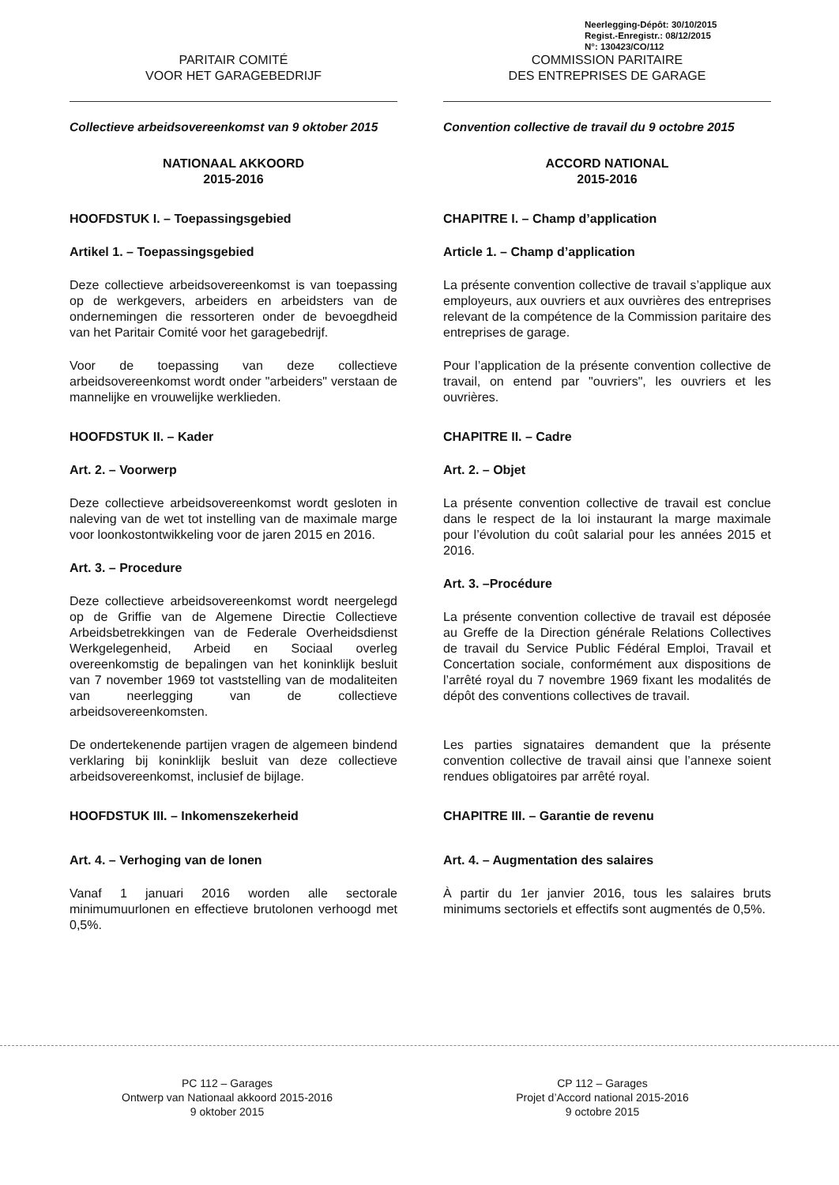Neerlegging-Dépôt: 30/10/2015
Regist.-Enregistr.: 08/12/2015
N°: 130423/CO/112
PARITAIR COMITÉ
VOOR HET GARAGEBEDRIJF
Collectieve arbeidsovereenkomst van 9 oktober 2015
NATIONAAL AKKOORD
2015-2016
HOOFDSTUK I. – Toepassingsgebied
Artikel 1. – Toepassingsgebied
Deze collectieve arbeidsovereenkomst is van toepassing op de werkgevers, arbeiders en arbeidsters van de ondernemingen die ressorteren onder de bevoegdheid van het Paritair Comité voor het garagebedrijf.
Voor de toepassing van deze collectieve arbeidsovereenkomst wordt onder "arbeiders" verstaan de mannelijke en vrouwelijke werklieden.
HOOFDSTUK II. – Kader
Art. 2. – Voorwerp
Deze collectieve arbeidsovereenkomst wordt gesloten in naleving van de wet tot instelling van de maximale marge voor loonkostontwikkeling voor de jaren 2015 en 2016.
Art. 3. – Procedure
Deze collectieve arbeidsovereenkomst wordt neergelegd op de Griffie van de Algemene Directie Collectieve Arbeidsbetrekkingen van de Federale Overheidsdienst Werkgelegenheid, Arbeid en Sociaal overleg overeenkomstig de bepalingen van het koninklijk besluit van 7 november 1969 tot vaststelling van de modaliteiten van neerlegging van de collectieve arbeidsovereenkomsten.
De ondertekenende partijen vragen de algemeen bindend verklaring bij koninklijk besluit van deze collectieve arbeidsovereenkomst, inclusief de bijlage.
HOOFDSTUK III. – Inkomenszekerheid
Art. 4. – Verhoging van de lonen
Vanaf 1 januari 2016 worden alle sectorale minimumuurlonen en effectieve brutolonen verhoogd met 0,5%.
COMMISSION PARITAIRE
DES ENTREPRISES DE GARAGE
Convention collective de travail du 9 octobre 2015
ACCORD NATIONAL
2015-2016
CHAPITRE I. – Champ d’application
Article 1. – Champ d’application
La présente convention collective de travail s’applique aux employeurs, aux ouvriers et aux ouvrières des entreprises relevant de la compétence de la Commission paritaire des entreprises de garage.
Pour l’application de la présente convention collective de travail, on entend par "ouvriers", les ouvriers et les ouvrières.
CHAPITRE II. – Cadre
Art. 2. – Objet
La présente convention collective de travail est conclue dans le respect de la loi instaurant la marge maximale pour l’évolution du coût salarial pour les années 2015 et 2016.
Art. 3. –Procédure
La présente convention collective de travail est déposée au Greffe de la Direction générale Relations Collectives de travail du Service Public Fédéral Emploi, Travail et Concertation sociale, conformément aux dispositions de l’arrêté royal du 7 novembre 1969 fixant les modalités de dépôt des conventions collectives de travail.
Les parties signataires demandent que la présente convention collective de travail ainsi que l’annexe soient rendues obligatoires par arrêté royal.
CHAPITRE III. – Garantie de revenu
Art. 4. – Augmentation des salaires
À partir du 1er janvier 2016, tous les salaires bruts minimums sectoriels et effectifs sont augmentés de 0,5%.
PC 112 – Garages
Ontwerp van Nationaal akkoord 2015-2016
9 oktober 2015
CP 112 – Garages
Projet d’Accord national 2015-2016
9 octobre 2015